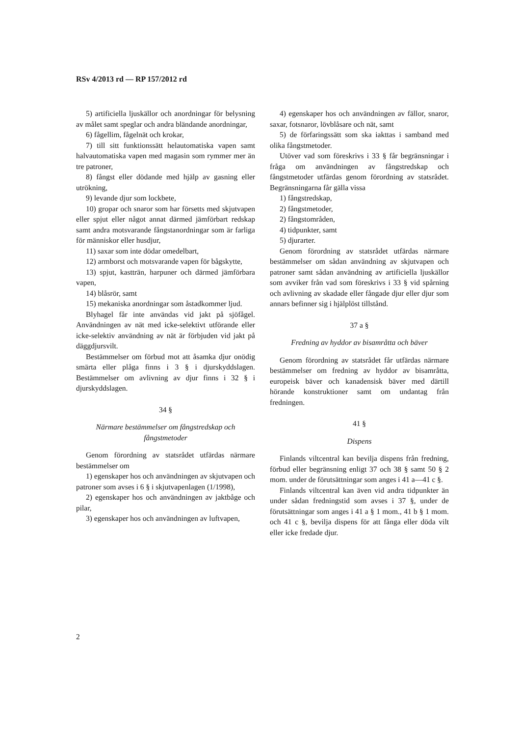RSv 4/2013 rd — RP 157/2012 rd
5) artificiella ljuskällor och anordningar för belysning av målet samt speglar och andra bländande anordningar,
6) fågellim, fågelnät och krokar,
7) till sitt funktionssätt helautomatiska vapen samt halvautomatiska vapen med magasin som rymmer mer än tre patroner,
8) fångst eller dödande med hjälp av gasning eller utrökning,
9) levande djur som lockbete,
10) gropar och snaror som har försetts med skjutvapen eller spjut eller något annat därmed jämförbart redskap samt andra motsvarande fångstanordningar som är farliga för människor eller husdjur,
11) saxar som inte dödar omedelbart,
12) armborst och motsvarande vapen för bågskytte,
13) spjut, kastträn, harpuner och därmed jämförbara vapen,
14) blåsrör, samt
15) mekaniska anordningar som åstadkommer ljud.
Blyhagel får inte användas vid jakt på sjöfågel. Användningen av nät med icke-selektivt utförande eller icke-selektiv användning av nät är förbjuden vid jakt på däggdjursvilt.
Bestämmelser om förbud mot att åsamka djur onödig smärta eller plåga finns i 3 § i djurskyddslagen. Bestämmelser om avlivning av djur finns i 32 § i djurskyddslagen.
34 §
Närmare bestämmelser om fångstredskap och fångstmetoder
Genom förordning av statsrådet utfärdas närmare bestämmelser om
1) egenskaper hos och användningen av skjutvapen och patroner som avses i 6 § i skjutvapenlagen (1/1998),
2) egenskaper hos och användningen av jaktbåge och pilar,
3) egenskaper hos och användningen av luftvapen,
4) egenskaper hos och användningen av fällor, snaror, saxar, fotsnaror, lövblåsare och nät, samt
5) de förfaringssätt som ska iakttas i samband med olika fångstmetoder.
Utöver vad som föreskrivs i 33 § får begränsningar i fråga om användningen av fångstredskap och fångstmetoder utfärdas genom förordning av statsrådet. Begränsningarna får gälla vissa
1) fångstredskap,
2) fångstmetoder,
2) fångstområden,
4) tidpunkter, samt
5) djurarter.
Genom förordning av statsrådet utfärdas närmare bestämmelser om sådan användning av skjutvapen och patroner samt sådan användning av artificiella ljuskällor som avviker från vad som föreskrivs i 33 § vid spårning och avlivning av skadade eller fångade djur eller djur som annars befinner sig i hjälplöst tillstånd.
37 a §
Fredning av hyddor av bisamråtta och bäver
Genom förordning av statsrådet får utfärdas närmare bestämmelser om fredning av hyddor av bisamråtta, europeisk bäver och kanadensisk bäver med därtill hörande konstruktioner samt om undantag från fredningen.
41 §
Dispens
Finlands viltcentral kan bevilja dispens från fredning, förbud eller begränsning enligt 37 och 38 § samt 50 § 2 mom. under de förutsättningar som anges i 41 a—41 c §.
Finlands viltcentral kan även vid andra tidpunkter än under sådan fredningstid som avses i 37 §, under de förutsättningar som anges i 41 a § 1 mom., 41 b § 1 mom. och 41 c §, bevilja dispens för att fånga eller döda vilt eller icke fredade djur.
2